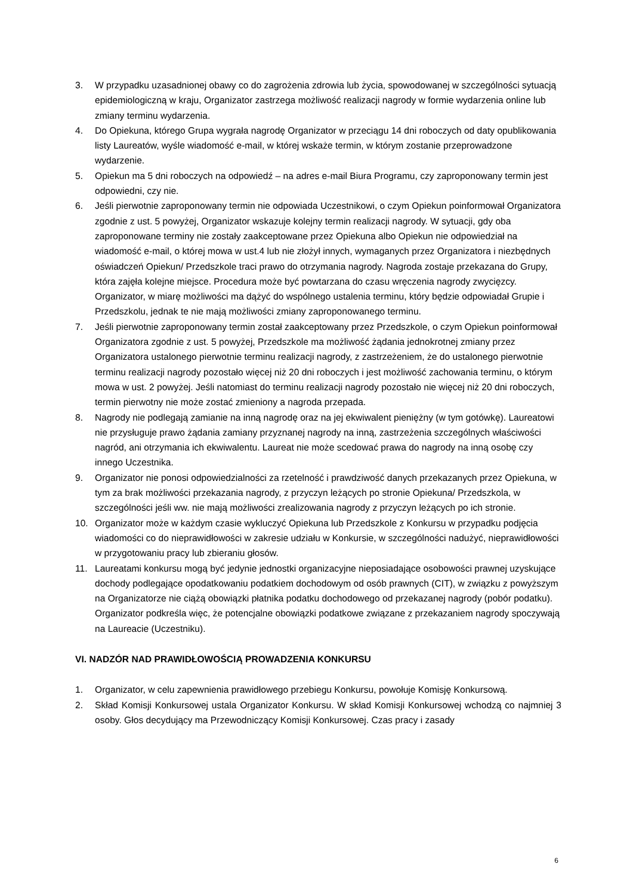3. W przypadku uzasadnionej obawy co do zagrożenia zdrowia lub życia, spowodowanej w szczególności sytuacją epidemiologiczną w kraju, Organizator zastrzega możliwość realizacji nagrody w formie wydarzenia online lub zmiany terminu wydarzenia.
4. Do Opiekuna, którego Grupa wygrała nagrodę Organizator w przeciągu 14 dni roboczych od daty opublikowania listy Laureatów, wyśle wiadomość e-mail, w której wskaże termin, w którym zostanie przeprowadzone wydarzenie.
5. Opiekun ma 5 dni roboczych na odpowiedź – na adres e-mail Biura Programu, czy zaproponowany termin jest odpowiedni, czy nie.
6. Jeśli pierwotnie zaproponowany termin nie odpowiada Uczestnikowi, o czym Opiekun poinformował Organizatora zgodnie z ust. 5 powyżej, Organizator wskazuje kolejny termin realizacji nagrody. W sytuacji, gdy oba zaproponowane terminy nie zostały zaakceptowane przez Opiekuna albo Opiekun nie odpowiedział na wiadomość e-mail, o której mowa w ust.4 lub nie złożył innych, wymaganych przez Organizatora i niezbędnych oświadczeń Opiekun/ Przedszkole traci prawo do otrzymania nagrody. Nagroda zostaje przekazana do Grupy, która zajęła kolejne miejsce. Procedura może być powtarzana do czasu wręczenia nagrody zwycięzcy. Organizator, w miarę możliwości ma dążyć do wspólnego ustalenia terminu, który będzie odpowiadał Grupie i Przedszkolu, jednak te nie mają możliwości zmiany zaproponowanego terminu.
7. Jeśli pierwotnie zaproponowany termin został zaakceptowany przez Przedszkole, o czym Opiekun poinformował Organizatora zgodnie z ust. 5 powyżej, Przedszkole ma możliwość żądania jednokrotnej zmiany przez Organizatora ustalonego pierwotnie terminu realizacji nagrody, z zastrzeżeniem, że do ustalonego pierwotnie terminu realizacji nagrody pozostało więcej niż 20 dni roboczych i jest możliwość zachowania terminu, o którym mowa w ust. 2 powyżej. Jeśli natomiast do terminu realizacji nagrody pozostało nie więcej niż 20 dni roboczych, termin pierwotny nie może zostać zmieniony a nagroda przepada.
8. Nagrody nie podlegają zamianie na inną nagrodę oraz na jej ekwiwalent pieniężny (w tym gotówkę). Laureatowi nie przysługuje prawo żądania zamiany przyznanej nagrody na inną, zastrzeżenia szczególnych właściwości nagród, ani otrzymania ich ekwiwalentu. Laureat nie może scedować prawa do nagrody na inną osobę czy innego Uczestnika.
9. Organizator nie ponosi odpowiedzialności za rzetelność i prawdziwość danych przekazanych przez Opiekuna, w tym za brak możliwości przekazania nagrody, z przyczyn leżących po stronie Opiekuna/ Przedszkola, w szczególności jeśli ww. nie mają możliwości zrealizowania nagrody z przyczyn leżących po ich stronie.
10. Organizator może w każdym czasie wykluczyć Opiekuna lub Przedszkole z Konkursu w przypadku podjęcia wiadomości co do nieprawidłowości w zakresie udziału w Konkursie, w szczególności nadużyć, nieprawidłowości w przygotowaniu pracy lub zbieraniu głosów.
11. Laureatami konkursu mogą być jedynie jednostki organizacyjne nieposiadające osobowości prawnej uzyskujące dochody podlegające opodatkowaniu podatkiem dochodowym od osób prawnych (CIT), w związku z powyższym na Organizatorze nie ciążą obowiązki płatnika podatku dochodowego od przekazanej nagrody (pobór podatku). Organizator podkreśla więc, że potencjalne obowiązki podatkowe związane z przekazaniem nagrody spoczywają na Laureacie (Uczestniku).
VI. NADZÓR NAD PRAWIDŁOWOŚCIĄ PROWADZENIA KONKURSU
1. Organizator, w celu zapewnienia prawidłowego przebiegu Konkursu, powołuje Komisję Konkursową.
2. Skład Komisji Konkursowej ustala Organizator Konkursu. W skład Komisji Konkursowej wchodzą co najmniej 3 osoby. Głos decydujący ma Przewodniczący Komisji Konkursowej. Czas pracy i zasady
6